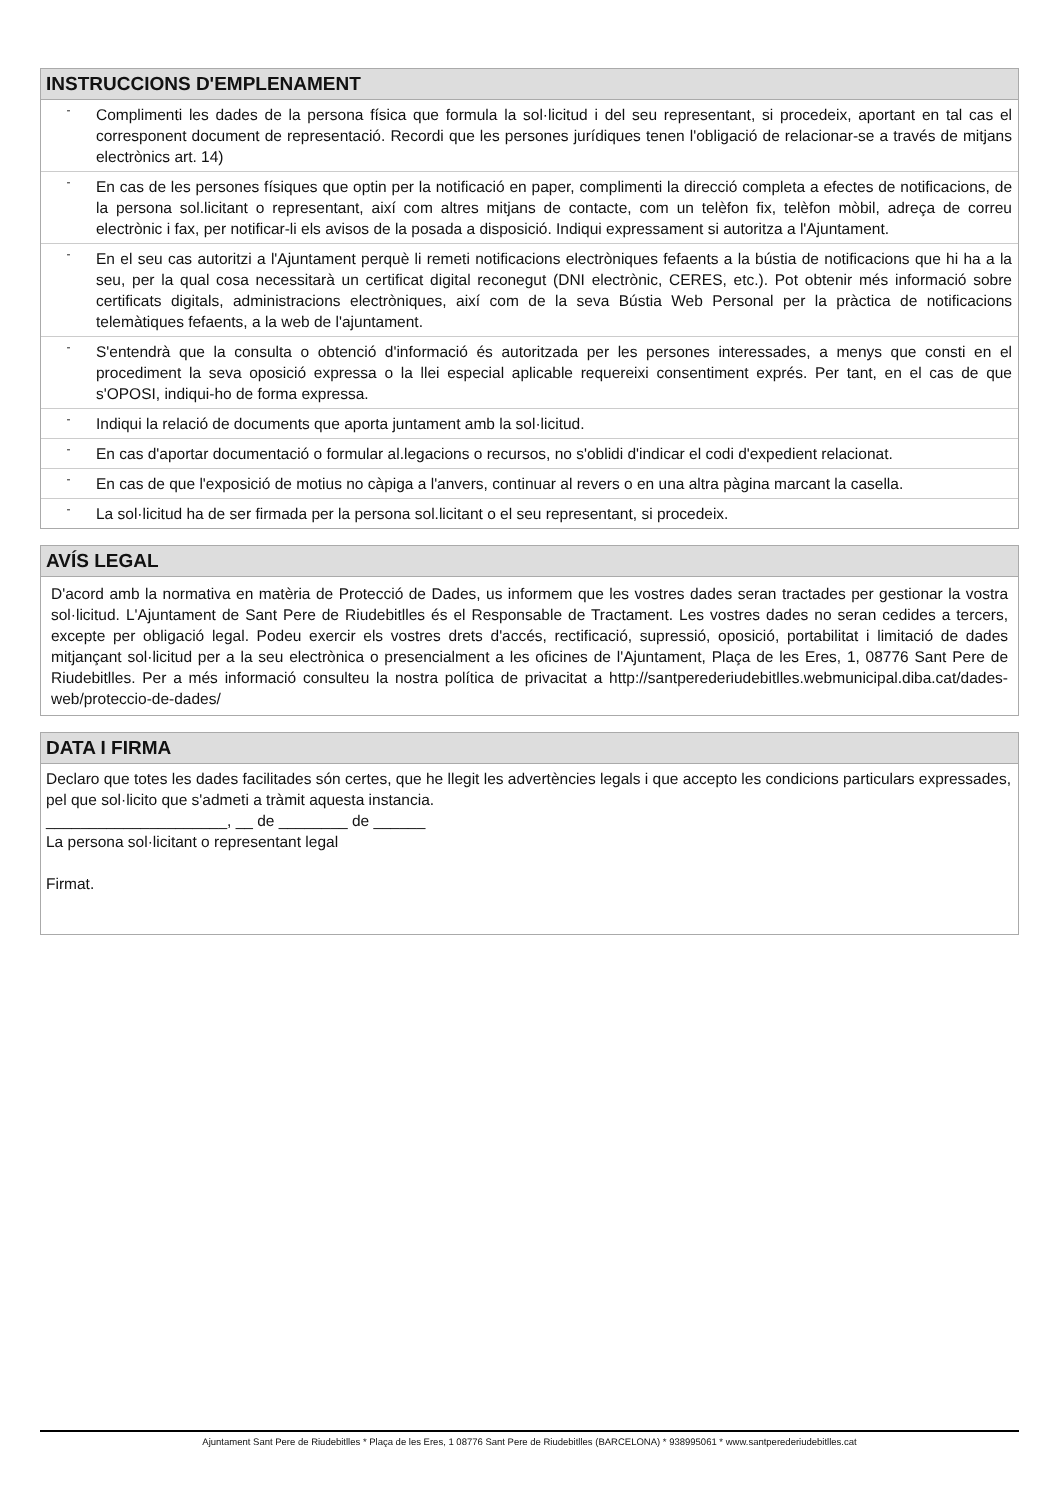INSTRUCCIONS D'EMPLENAMENT
- Complimenti les dades de la persona física que formula la sol·licitud i del seu representant, si procedeix, aportant en tal cas el corresponent document de representació. Recordi que les persones jurídiques tenen l'obligació de relacionar-se a través de mitjans electrònics art. 14)
- En cas de les persones físiques que optin per la notificació en paper, complimenti la direcció completa a efectes de notificacions, de la persona sol.licitant o representant, així com altres mitjans de contacte, com un telèfon fix, telèfon mòbil, adreça de correu electrònic i fax, per notificar-li els avisos de la posada a disposició. Indiqui expressament si autoritza a l'Ajuntament.
- En el seu cas autoritzi a l'Ajuntament perquè li remeti notificacions electròniques fefaents a la bústia de notificacions que hi ha a la seu, per la qual cosa necessitarà un certificat digital reconegut (DNI electrònic, CERES, etc.). Pot obtenir més informació sobre certificats digitals, administracions electròniques, així com de la seva Bústia Web Personal per la pràctica de notificacions telemàtiques fefaents, a la web de l'ajuntament.
- S'entendrà que la consulta o obtenció d'informació és autoritzada per les persones interessades, a menys que consti en el procediment la seva oposició expressa o la llei especial aplicable requereixi consentiment exprés. Per tant, en el cas de que s'OPOSI, indiqui-ho de forma expressa.
- Indiqui la relació de documents que aporta juntament amb la sol·licitud.
- En cas d'aportar documentació o formular al.legacions o recursos, no s'oblidi d'indicar el codi d'expedient relacionat.
- En cas de que l'exposició de motius no càpiga a l'anvers, continuar al revers o en una altra pàgina marcant la casella.
- La sol·licitud ha de ser firmada per la persona sol.licitant o el seu representant, si procedeix.
AVÍS LEGAL
D'acord amb la normativa en matèria de Protecció de Dades, us informem que les vostres dades seran tractades per gestionar la vostra sol·licitud. L'Ajuntament de Sant Pere de Riudebitlles és el Responsable de Tractament. Les vostres dades no seran cedides a tercers, excepte per obligació legal. Podeu exercir els vostres drets d'accés, rectificació, supressió, oposició, portabilitat i limitació de dades mitjançant sol·licitud per a la seu electrònica o presencialment a les oficines de l'Ajuntament, Plaça de les Eres, 1, 08776 Sant Pere de Riudebitlles. Per a més informació consulteu la nostra política de privacitat a http://santperederiudebitlles.webmunicipal.diba.cat/dades-web/proteccio-de-dades/
DATA I FIRMA
Declaro que totes les dades facilitades són certes, que he llegit les advertències legals i que accepto les condicions particulars expressades, pel que sol·licito que s'admeti a tràmit aquesta instancia.
_____________________, __ de ________ de ______
La persona sol·licitant o representant legal
Firmat.
Ajuntament Sant Pere de Riudebitlles * Plaça de les Eres, 1 08776 Sant Pere de Riudebitlles (BARCELONA) * 938995061 * www.santperederiudebitlles.cat